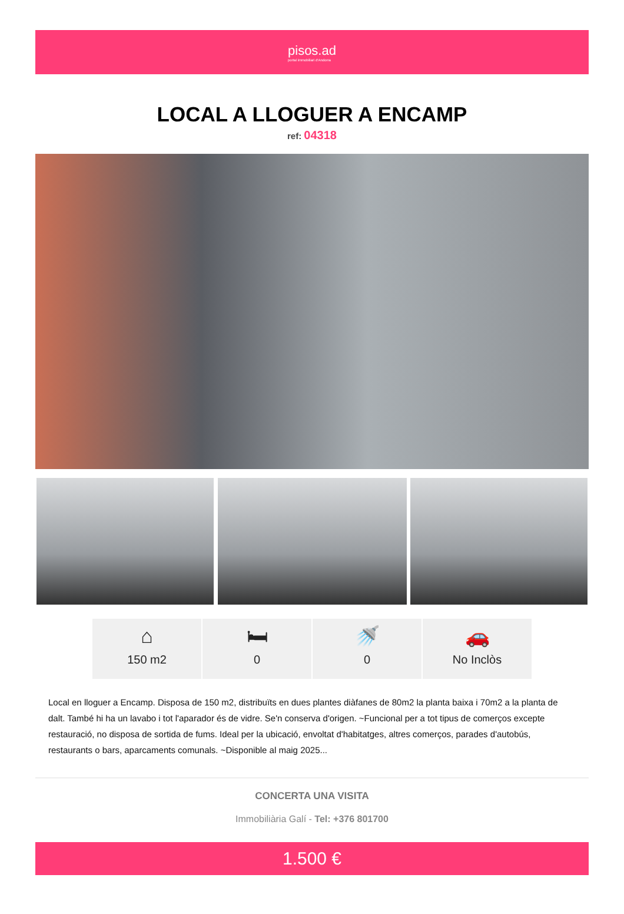pisos.ad
portal immobiliari d'Andorra
LOCAL A LLOGUER A ENCAMP
ref: 04318
⌂
150 m2
🛏
0
🚿
0
🚗
No Inclòs
Local en lloguer a Encamp. Disposa de 150 m2, distribuïts en dues plantes diàfanes de 80m2 la planta baixa i 70m2 a la planta de dalt. També hi ha un lavabo i tot l'aparador és de vidre. Se'n conserva d'origen. ~Funcional per a tot tipus de comerços excepte restauració, no disposa de sortida de fums. Ideal per la ubicació, envoltat d'habitatges, altres comerços, parades d'autobús, restaurants o bars, aparcaments comunals. ~Disponible al maig 2025...
CONCERTA UNA VISITA
Immobiliària Galí - Tel: +376 801700
1.500 €